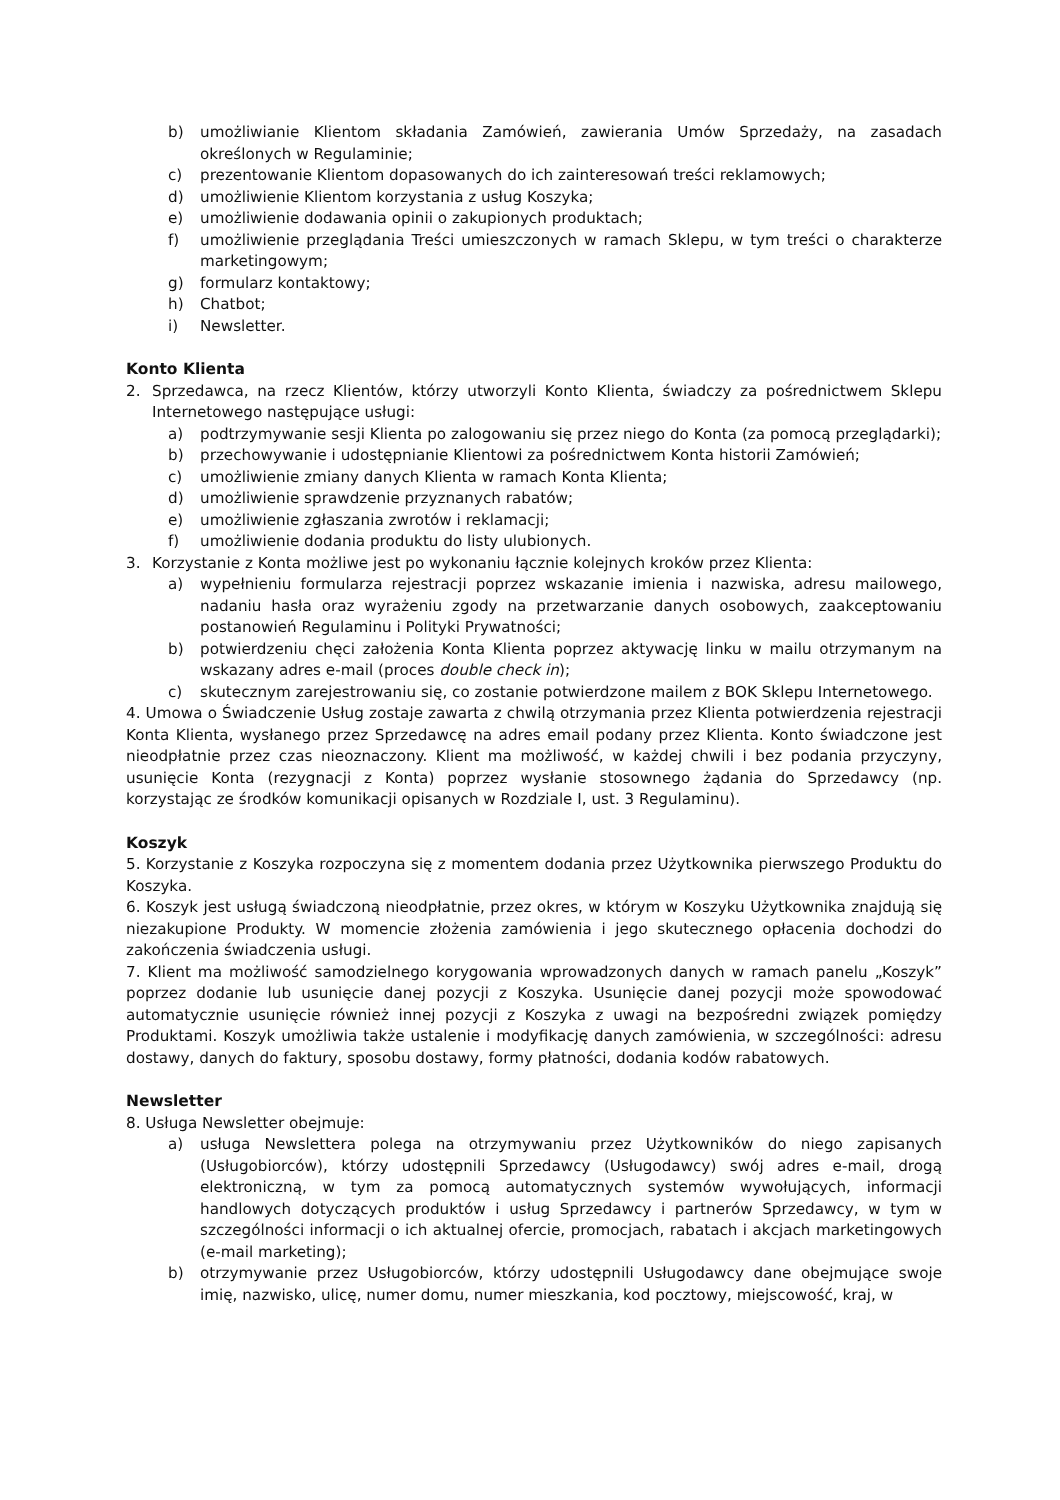b) umożliwianie Klientom składania Zamówień, zawierania Umów Sprzedaży, na zasadach określonych w Regulaminie;
c) prezentowanie Klientom dopasowanych do ich zainteresowań treści reklamowych;
d) umożliwienie Klientom korzystania z usług Koszyka;
e) umożliwienie dodawania opinii o zakupionych produktach;
f) umożliwienie przeglądania Treści umieszczonych w ramach Sklepu, w tym treści o charakterze marketingowym;
g) formularz kontaktowy;
h) Chatbot;
i) Newsletter.
Konto Klienta
2. Sprzedawca, na rzecz Klientów, którzy utworzyli Konto Klienta, świadczy za pośrednictwem Sklepu Internetowego następujące usługi:
a) podtrzymywanie sesji Klienta po zalogowaniu się przez niego do Konta (za pomocą przeglądarki);
b) przechowywanie i udostępnianie Klientowi za pośrednictwem Konta historii Zamówień;
c) umożliwienie zmiany danych Klienta w ramach Konta Klienta;
d) umożliwienie sprawdzenie przyznanych rabatów;
e) umożliwienie zgłaszania zwrotów i reklamacji;
f) umożliwienie dodania produktu do listy ulubionych.
3. Korzystanie z Konta możliwe jest po wykonaniu łącznie kolejnych kroków przez Klienta:
a) wypełnieniu formularza rejestracji poprzez wskazanie imienia i nazwiska, adresu mailowego, nadaniu hasła oraz wyrażeniu zgody na przetwarzanie danych osobowych, zaakceptowaniu postanowień Regulaminu i Polityki Prywatności;
b) potwierdzeniu chęci założenia Konta Klienta poprzez aktywację linku w mailu otrzymanym na wskazany adres e-mail (proces double check in);
c) skutecznym zarejestrowaniu się, co zostanie potwierdzone mailem z BOK Sklepu Internetowego.
4. Umowa o Świadczenie Usług zostaje zawarta z chwilą otrzymania przez Klienta potwierdzenia rejestracji Konta Klienta, wysłanego przez Sprzedawcę na adres email podany przez Klienta. Konto świadczone jest nieodpłatnie przez czas nieoznaczony. Klient ma możliwość, w każdej chwili i bez podania przyczyny, usunięcie Konta (rezygnacji z Konta) poprzez wysłanie stosownego żądania do Sprzedawcy (np. korzystając ze środków komunikacji opisanych w Rozdziale I, ust. 3 Regulaminu).
Koszyk
5. Korzystanie z Koszyka rozpoczyna się z momentem dodania przez Użytkownika pierwszego Produktu do Koszyka.
6. Koszyk jest usługą świadczoną nieodpłatnie, przez okres, w którym w Koszyku Użytkownika znajdują się niezakupione Produkty. W momencie złożenia zamówienia i jego skutecznego opłacenia dochodzi do zakończenia świadczenia usługi.
7. Klient ma możliwość samodzielnego korygowania wprowadzonych danych w ramach panelu „Koszyk” poprzez dodanie lub usunięcie danej pozycji z Koszyka. Usunięcie danej pozycji może spowodować automatycznie usunięcie również innej pozycji z Koszyka z uwagi na bezpośredni związek pomiędzy Produktami. Koszyk umożliwia także ustalenie i modyfikację danych zamówienia, w szczególności: adresu dostawy, danych do faktury, sposobu dostawy, formy płatności, dodania kodów rabatowych.
Newsletter
8. Usługa Newsletter obejmuje:
a) usługa Newslettera polega na otrzymywaniu przez Użytkowników do niego zapisanych (Usługobiorców), którzy udostępnili Sprzedawcy (Usługodawcy) swój adres e-mail, drogą elektroniczną, w tym za pomocą automatycznych systemów wywołujących, informacji handlowych dotyczących produktów i usług Sprzedawcy i partnerów Sprzedawcy, w tym w szczególności informacji o ich aktualnej ofercie, promocjach, rabatach i akcjach marketingowych (e-mail marketing);
b) otrzymywanie przez Usługobiorców, którzy udostępnili Usługodawcy dane obejmujące swoje imię, nazwisko, ulicę, numer domu, numer mieszkania, kod pocztowy, miejscowość, kraj, w